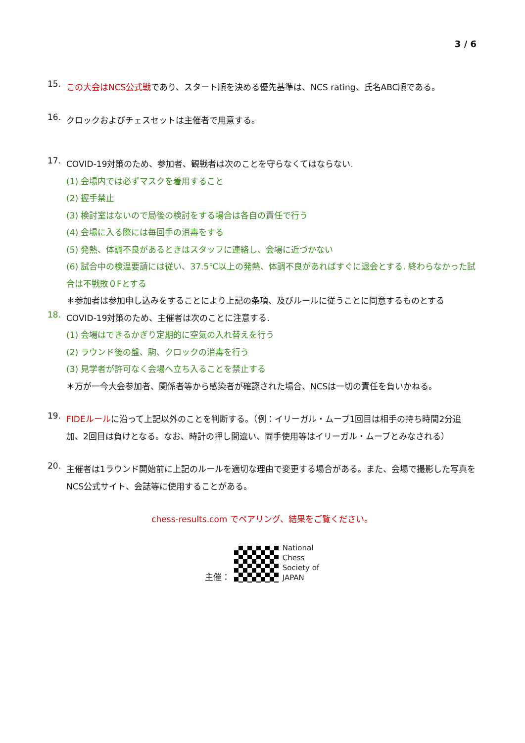3 / 6
15.
この大会はNCS公式戦であり、スタート順を決める優先基準は、NCS rating、氏名ABC順である。
16.
クロックおよびチェスセットは主催者で用意する。
17.
COVID-19対策のため、参加者、観戦者は次のことを守らなくてはならない.
(1) 会場内では必ずマスクを着用すること
(2) 握手禁止
(3) 検討室はないので局後の検討をする場合は各自の責任で行う
(4) 会場に入る際には毎回手の消毒をする
(5) 発熱、体調不良があるときはスタッフに連絡し、会場に近づかない
(6) 試合中の検温要請には従い、37.5℃以上の発熱、体調不良があればすぐに退会とする. 終わらなかった試合は不戦敗０Fとする
＊参加者は参加申し込みをすることにより上記の条項、及びルールに従うことに同意するものとする
18.
COVID-19対策のため、主催者は次のことに注意する.
(1) 会場はできるかぎり定期的に空気の入れ替えを行う
(2) ラウンド後の盤、駒、クロックの消毒を行う
(3) 見学者が許可なく会場へ立ち入ることを禁止する
＊万が一今大会参加者、関係者等から感染者が確認された場合、NCSは一切の責任を負いかねる。
19.
FIDEルールに沿って上記以外のことを判断する。（例：イリーガル・ムーブ1回目は相手の持ち時間2分追加、2回目は負けとなる。なお、時計の押し間違い、両手使用等はイリーガル・ムーブとみなされる）
20.
主催者は1ラウンド開始前に上記のルールを適切な理由で変更する場合がある。また、会場で撮影した写真をNCS公式サイト、会誌等に使用することがある。
chess-results.com でペアリング、結果をご覧ください。
主催：
National
Chess
Society of
JAPAN